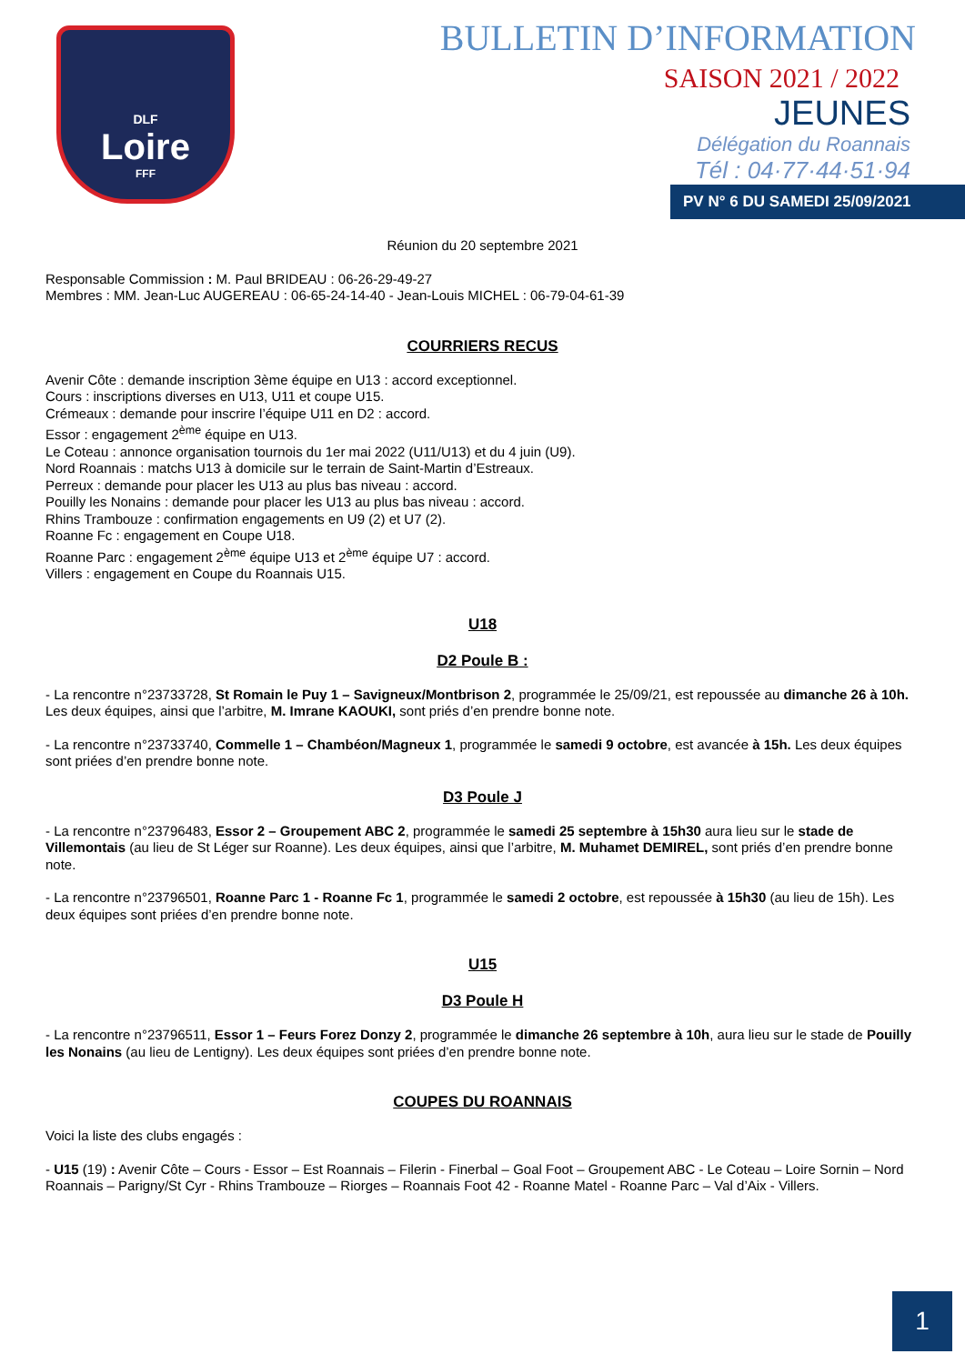DLF
Loire
FFF
BULLETIN D’INFORMATION
SAISON 2021 / 2022
JEUNES
Délégation du Roannais
Tél : 04·77·44·51·94
PV N° 6 DU SAMEDI 25/09/2021
Réunion du 20 septembre 2021
Responsable Commission : M. Paul BRIDEAU : 06-26-29-49-27
Membres : MM. Jean-Luc AUGEREAU : 06-65-24-14-40 - Jean-Louis MICHEL : 06-79-04-61-39
COURRIERS RECUS
Avenir Côte : demande inscription 3ème équipe en U13 : accord exceptionnel.
Cours : inscriptions diverses en U13, U11 et coupe U15.
Crémeaux : demande pour inscrire l’équipe U11 en D2 : accord.
Essor : engagement 2<sup>ème</sup> équipe en U13.
Le Coteau : annonce organisation tournois du 1er mai 2022 (U11/U13) et du 4 juin (U9).
Nord Roannais : matchs U13 à domicile sur le terrain de Saint-Martin d’Estreaux.
Perreux : demande pour placer les U13 au plus bas niveau : accord.
Pouilly les Nonains : demande pour placer les U13 au plus bas niveau : accord.
Rhins Trambouze : confirmation engagements en U9 (2) et U7 (2).
Roanne Fc : engagement en Coupe U18.
Roanne Parc : engagement 2<sup>ème</sup> équipe U13 et 2<sup>ème</sup> équipe U7 : accord.
Villers : engagement en Coupe du Roannais U15.
U18
D2 Poule B :
- La rencontre n°23733728, St Romain le Puy 1 – Savigneux/Montbrison 2, programmée le 25/09/21, est repoussée au dimanche 26 à 10h. Les deux équipes, ainsi que l’arbitre, M. Imrane KAOUKI, sont priés d’en prendre bonne note.
- La rencontre n°23733740, Commelle 1 – Chambéon/Magneux 1, programmée le samedi 9 octobre, est avancée à 15h. Les deux équipes sont priées d’en prendre bonne note.
D3 Poule J
- La rencontre n°23796483, Essor 2 – Groupement ABC 2, programmée le samedi 25 septembre à 15h30 aura lieu sur le stade de Villemontais (au lieu de St Léger sur Roanne). Les deux équipes, ainsi que l’arbitre, M. Muhamet DEMIREL, sont priés d’en prendre bonne note.
- La rencontre n°23796501, Roanne Parc 1 - Roanne Fc 1, programmée le samedi 2 octobre, est repoussée à 15h30 (au lieu de 15h). Les deux équipes sont priées d’en prendre bonne note.
U15
D3 Poule H
- La rencontre n°23796511, Essor 1 – Feurs Forez Donzy 2, programmée le dimanche 26 septembre à 10h, aura lieu sur le stade de Pouilly les Nonains (au lieu de Lentigny). Les deux équipes sont priées d’en prendre bonne note.
COUPES DU ROANNAIS
Voici la liste des clubs engagés :
- U15 (19) : Avenir Côte – Cours - Essor – Est Roannais – Filerin - Finerbal – Goal Foot – Groupement ABC - Le Coteau – Loire Sornin – Nord Roannais – Parigny/St Cyr - Rhins Trambouze – Riorges – Roannais Foot 42 - Roanne Matel - Roanne Parc – Val d’Aix - Villers.
1